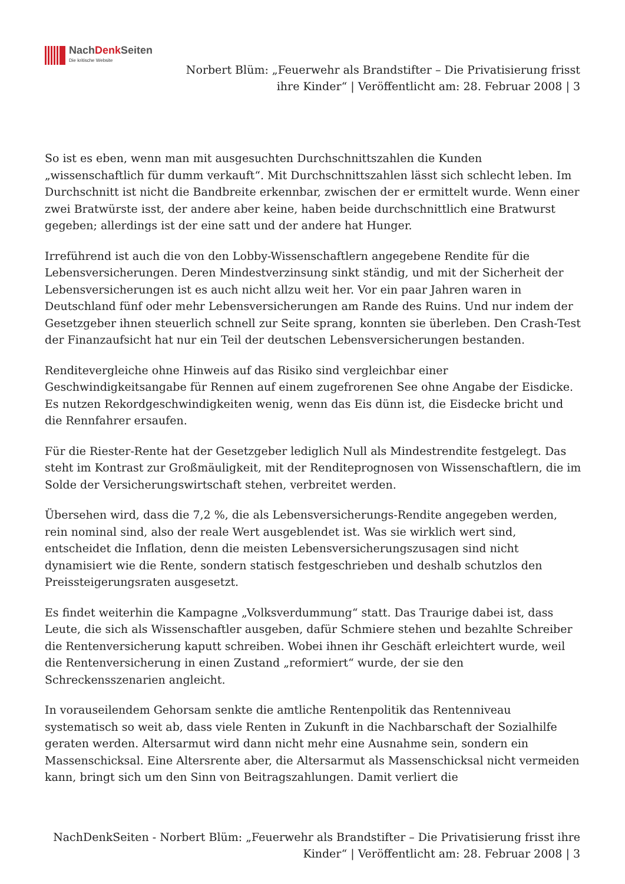NachDenk Seiten
Die kritische Website
Norbert Blüm: „Feuerwehr als Brandstifter – Die Privatisierung frisst ihre Kinder“ | Veröffentlicht am: 28. Februar 2008 | 3
So ist es eben, wenn man mit ausgesuchten Durchschnittszahlen die Kunden „wissenschaftlich für dumm verkauft“. Mit Durchschnittszahlen lässt sich schlecht leben. Im Durchschnitt ist nicht die Bandbreite erkennbar, zwischen der er ermittelt wurde. Wenn einer zwei Bratwürste isst, der andere aber keine, haben beide durchschnittlich eine Bratwurst gegeben; allerdings ist der eine satt und der andere hat Hunger.
Irreführend ist auch die von den Lobby-Wissenschaftlern angegebene Rendite für die Lebensversicherungen. Deren Mindestverzinsung sinkt ständig, und mit der Sicherheit der Lebensversicherungen ist es auch nicht allzu weit her. Vor ein paar Jahren waren in Deutschland fünf oder mehr Lebensversicherungen am Rande des Ruins. Und nur indem der Gesetzgeber ihnen steuerlich schnell zur Seite sprang, konnten sie überleben. Den Crash-Test der Finanzaufsicht hat nur ein Teil der deutschen Lebensversicherungen bestanden.
Renditevergleiche ohne Hinweis auf das Risiko sind vergleichbar einer Geschwindigkeitsangabe für Rennen auf einem zugefrorenen See ohne Angabe der Eisdicke. Es nutzen Rekordgeschwindigkeiten wenig, wenn das Eis dünn ist, die Eisdecke bricht und die Rennfahrer ersaufen.
Für die Riester-Rente hat der Gesetzgeber lediglich Null als Mindestrendite festgelegt. Das steht im Kontrast zur Großmäuligkeit, mit der Renditeprognosen von Wissenschaftlern, die im Solde der Versicherungswirtschaft stehen, verbreitet werden.
Übersehen wird, dass die 7,2 %, die als Lebensversicherungs-Rendite angegeben werden, rein nominal sind, also der reale Wert ausgeblendet ist. Was sie wirklich wert sind, entscheidet die Inflation, denn die meisten Lebensversicherungszusagen sind nicht dynamisiert wie die Rente, sondern statisch festgeschrieben und deshalb schutzlos den Preissteigerungsraten ausgesetzt.
Es findet weiterhin die Kampagne „Volksverdummung“ statt. Das Traurige dabei ist, dass Leute, die sich als Wissenschaftler ausgeben, dafür Schmiere stehen und bezahlte Schreiber die Rentenversicherung kaputt schreiben. Wobei ihnen ihr Geschäft erleichtert wurde, weil die Rentenversicherung in einen Zustand „reformiert“ wurde, der sie den Schreckensszenarien angleicht.
In vorauseilendem Gehorsam senkte die amtliche Rentenpolitik das Rentenniveau systematisch so weit ab, dass viele Renten in Zukunft in die Nachbarschaft der Sozialhilfe geraten werden. Altersarmut wird dann nicht mehr eine Ausnahme sein, sondern ein Massenschicksal. Eine Altersrente aber, die Altersarmut als Massenschicksal nicht vermeiden kann, bringt sich um den Sinn von Beitragszahlungen. Damit verliert die
NachDenkSeiten - Norbert Blüm: „Feuerwehr als Brandstifter – Die Privatisierung frisst ihre Kinder“ | Veröffentlicht am: 28. Februar 2008 | 3